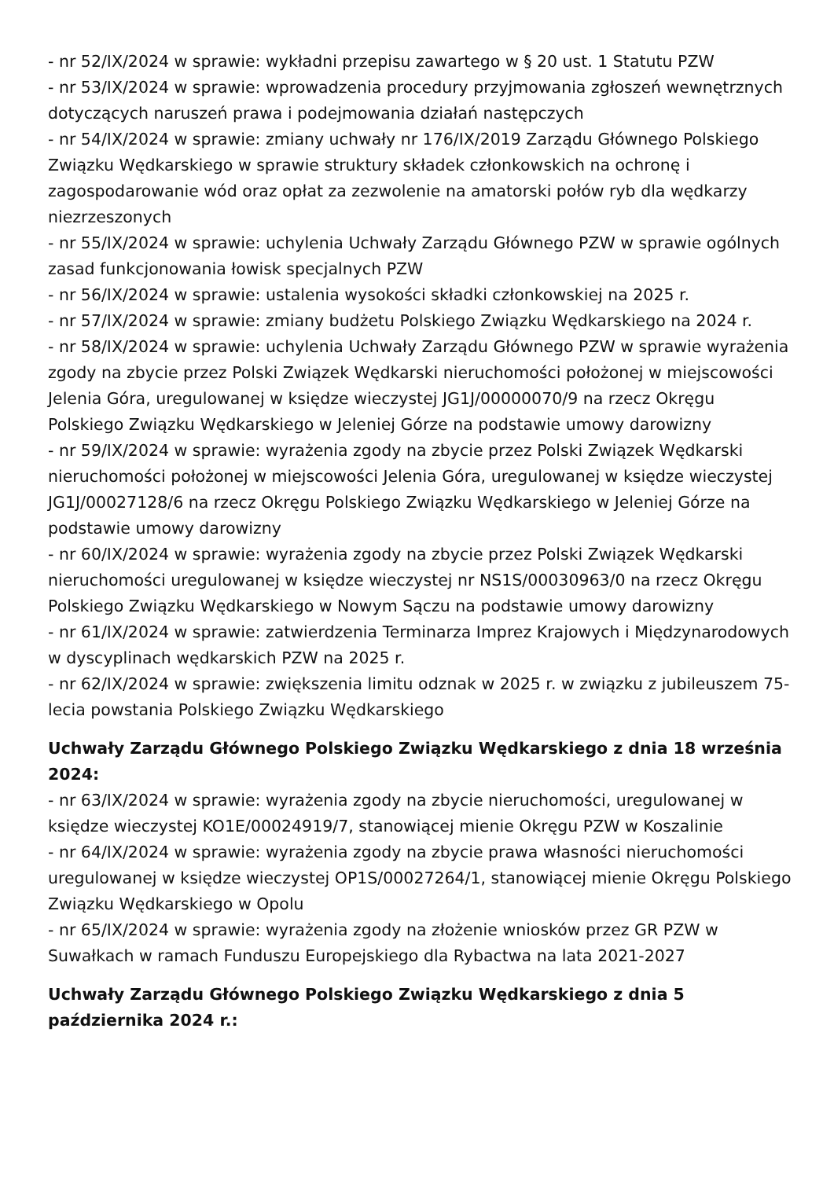- nr 52/IX/2024 w sprawie: wykładni przepisu zawartego w § 20 ust. 1 Statutu PZW
- nr 53/IX/2024 w sprawie: wprowadzenia procedury przyjmowania zgłoszeń wewnętrznych dotyczących naruszeń prawa i podejmowania działań następczych
- nr 54/IX/2024 w sprawie: zmiany uchwały nr 176/IX/2019 Zarządu Głównego Polskiego Związku Wędkarskiego w sprawie struktury składek członkowskich na ochronę i zagospodarowanie wód oraz opłat za zezwolenie na amatorski połów ryb dla wędkarzy niezrzeszonych
- nr 55/IX/2024 w sprawie: uchylenia Uchwały Zarządu Głównego PZW w sprawie ogólnych zasad funkcjonowania łowisk specjalnych PZW
- nr 56/IX/2024 w sprawie: ustalenia wysokości składki członkowskiej na 2025 r.
- nr 57/IX/2024 w sprawie: zmiany budżetu Polskiego Związku Wędkarskiego na 2024 r.
- nr 58/IX/2024 w sprawie: uchylenia Uchwały Zarządu Głównego PZW w sprawie wyrażenia zgody na zbycie przez Polski Związek Wędkarski nieruchomości położonej w miejscowości Jelenia Góra, uregulowanej w księdze wieczystej JG1J/00000070/9 na rzecz Okręgu Polskiego Związku Wędkarskiego w Jeleniej Górze na podstawie umowy darowizny
- nr 59/IX/2024 w sprawie: wyrażenia zgody na zbycie przez Polski Związek Wędkarski nieruchomości położonej w miejscowości Jelenia Góra, uregulowanej w księdze wieczystej JG1J/00027128/6 na rzecz Okręgu Polskiego Związku Wędkarskiego w Jeleniej Górze na podstawie umowy darowizny
- nr 60/IX/2024 w sprawie: wyrażenia zgody na zbycie przez Polski Związek Wędkarski nieruchomości uregulowanej w księdze wieczystej nr NS1S/00030963/0 na rzecz Okręgu Polskiego Związku Wędkarskiego w Nowym Sączu na podstawie umowy darowizny
- nr 61/IX/2024 w sprawie: zatwierdzenia Terminarza Imprez Krajowych i Międzynarodowych w dyscyplinach wędkarskich PZW na 2025 r.
- nr 62/IX/2024 w sprawie: zwiększenia limitu odznak w 2025 r. w związku z jubileuszem 75-lecia powstania Polskiego Związku Wędkarskiego
Uchwały Zarządu Głównego Polskiego Związku Wędkarskiego z dnia 18 września 2024:
- nr 63/IX/2024 w sprawie: wyrażenia zgody na zbycie nieruchomości, uregulowanej w księdze wieczystej KO1E/00024919/7, stanowiącej mienie Okręgu PZW w Koszalinie
- nr 64/IX/2024 w sprawie: wyrażenia zgody na zbycie prawa własności nieruchomości uregulowanej w księdze wieczystej OP1S/00027264/1, stanowiącej mienie Okręgu Polskiego Związku Wędkarskiego w Opolu
- nr 65/IX/2024 w sprawie: wyrażenia zgody na złożenie wniosków przez GR PZW w Suwałkach w ramach Funduszu Europejskiego dla Rybactwa na lata 2021-2027
Uchwały Zarządu Głównego Polskiego Związku Wędkarskiego z dnia 5 października 2024 r.: